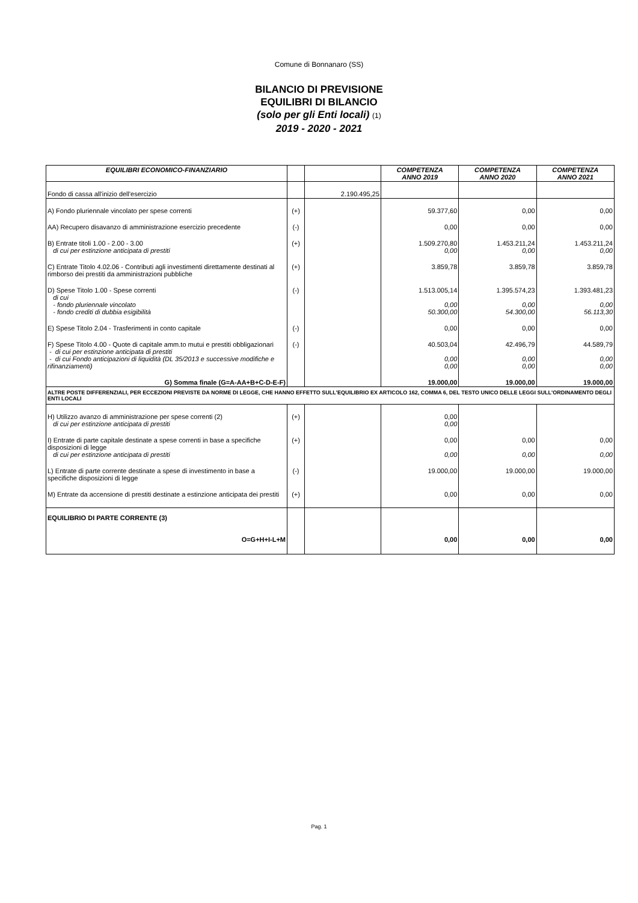Comune di Bonnanaro (SS)
BILANCIO DI PREVISIONE
EQUILIBRI DI BILANCIO
(solo per gli Enti locali) (1)
2019 - 2020 - 2021
| EQUILIBRI ECONOMICO-FINANZIARIO | | | COMPETENZA ANNO 2019 | COMPETENZA ANNO 2020 | COMPETENZA ANNO 2021 |
| --- | --- | --- | --- | --- | --- |
| Fondo di cassa all'inizio dell'esercizio | | 2.190.495,25 | | | |
| A) Fondo pluriennale vincolato per spese correnti | (+) | | 59.377,60 | 0,00 | 0,00 |
| AA) Recupero disavanzo di amministrazione esercizio precedente | (-) | | 0,00 | 0,00 | 0,00 |
| B) Entrate titoli 1.00 - 2.00 - 3.00 di cui per estinzione anticipata di prestiti | (+) | | 1.509.270,80 0,00 | 1.453.211,24 0,00 | 1.453.211,24 0,00 |
| C) Entrate Titolo 4.02.06 - Contributi agli investimenti direttamente destinati al rimborso dei prestiti da amministrazioni pubbliche | (+) | | 3.859,78 | 3.859,78 | 3.859,78 |
| D) Spese Titolo 1.00 - Spese correnti di cui - fondo pluriennale vincolato - fondo crediti di dubbia esigibilità | (-) | | 1.513.005,14 0,00 50.300,00 | 1.395.574,23 0,00 54.300,00 | 1.393.481,23 0,00 56.113,30 |
| E) Spese Titolo 2.04 - Trasferimenti in conto capitale | (-) | | 0,00 | 0,00 | 0,00 |
| F) Spese Titolo 4.00 - Quote di capitale amm.to mutui e prestiti obbligazionari - di cui per estinzione anticipata di prestiti - di cui Fondo anticipazioni di liquidità (DL 35/2013 e successive modifiche e rifinanziamenti) | (-) | | 40.503,04 0,00 0,00 | 42.496,79 0,00 0,00 | 44.589,79 0,00 0,00 |
| G) Somma finale (G=A-AA+B+C-D-E-F) | | | 19.000,00 | 19.000,00 | 19.000,00 |
| ALTRE POSTE DIFFERENZIALI, PER ECCEZIONI PREVISTE DA NORME DI LEGGE, CHE HANNO EFFETTO SULL'EQUILIBRIO EX ARTICOLO 162, COMMA 6, DEL TESTO UNICO DELLE LEGGI SULL'ORDINAMENTO DEGLI ENTI LOCALI | | | | | |
| H) Utilizzo avanzo di amministrazione per spese correnti (2) di cui per estinzione anticipata di prestiti | (+) | | 0,00 0,00 | | |
| I) Entrate di parte capitale destinate a spese correnti in base a specifiche disposizioni di legge di cui per estinzione anticipata di prestiti | (+) | | 0,00 0,00 | 0,00 0,00 | 0,00 0,00 |
| L) Entrate di parte corrente destinate a spese di investimento in base a specifiche disposizioni di legge | (-) | | 19.000,00 | 19.000,00 | 19.000,00 |
| M) Entrate da accensione di prestiti destinate a estinzione anticipata dei prestiti | (+) | | 0,00 | 0,00 | 0,00 |
| EQUILIBRIO DI PARTE CORRENTE (3) O=G+H+I-L+M | | | 0,00 | 0,00 | 0,00 |
Pag. 1